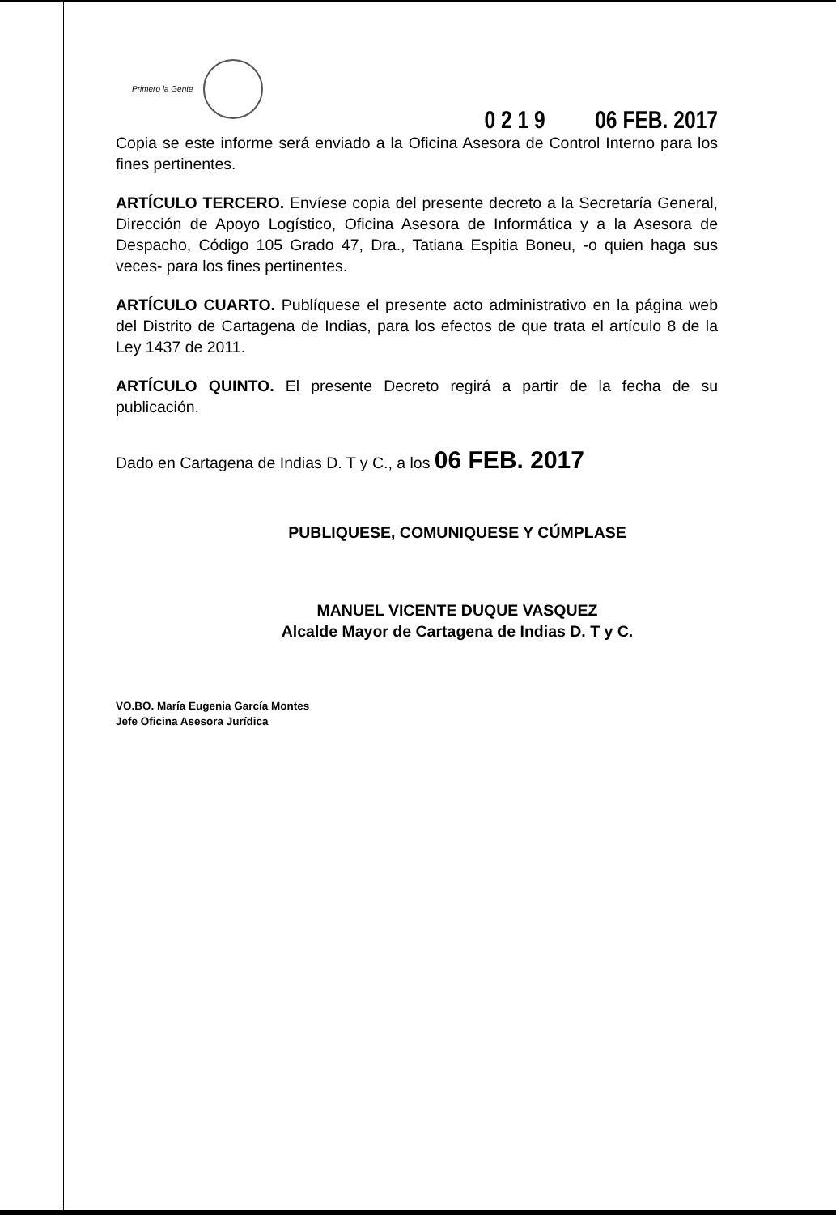Primero la Gente
0 2 1 9 06 FEB. 2017
Copia se este informe será enviado a la Oficina Asesora de Control Interno para los fines pertinentes.
ARTÍCULO TERCERO. Envíese copia del presente decreto a la Secretaría General, Dirección de Apoyo Logístico, Oficina Asesora de Informática y a la Asesora de Despacho, Código 105 Grado 47, Dra., Tatiana Espitia Boneu, -o quien haga sus veces- para los fines pertinentes.
ARTÍCULO CUARTO. Publíquese el presente acto administrativo en la página web del Distrito de Cartagena de Indias, para los efectos de que trata el artículo 8 de la Ley 1437 de 2011.
ARTÍCULO QUINTO. El presente Decreto regirá a partir de la fecha de su publicación.
Dado en Cartagena de Indias D. T y C., a los 06 FEB. 2017
PUBLIQUESE, COMUNIQUESE Y CÚMPLASE
MANUEL VICENTE DUQUE VASQUEZ
Alcalde Mayor de Cartagena de Indias D. T y C.
VO.BO. María Eugenia García Montes
Jefe Oficina Asesora Jurídica